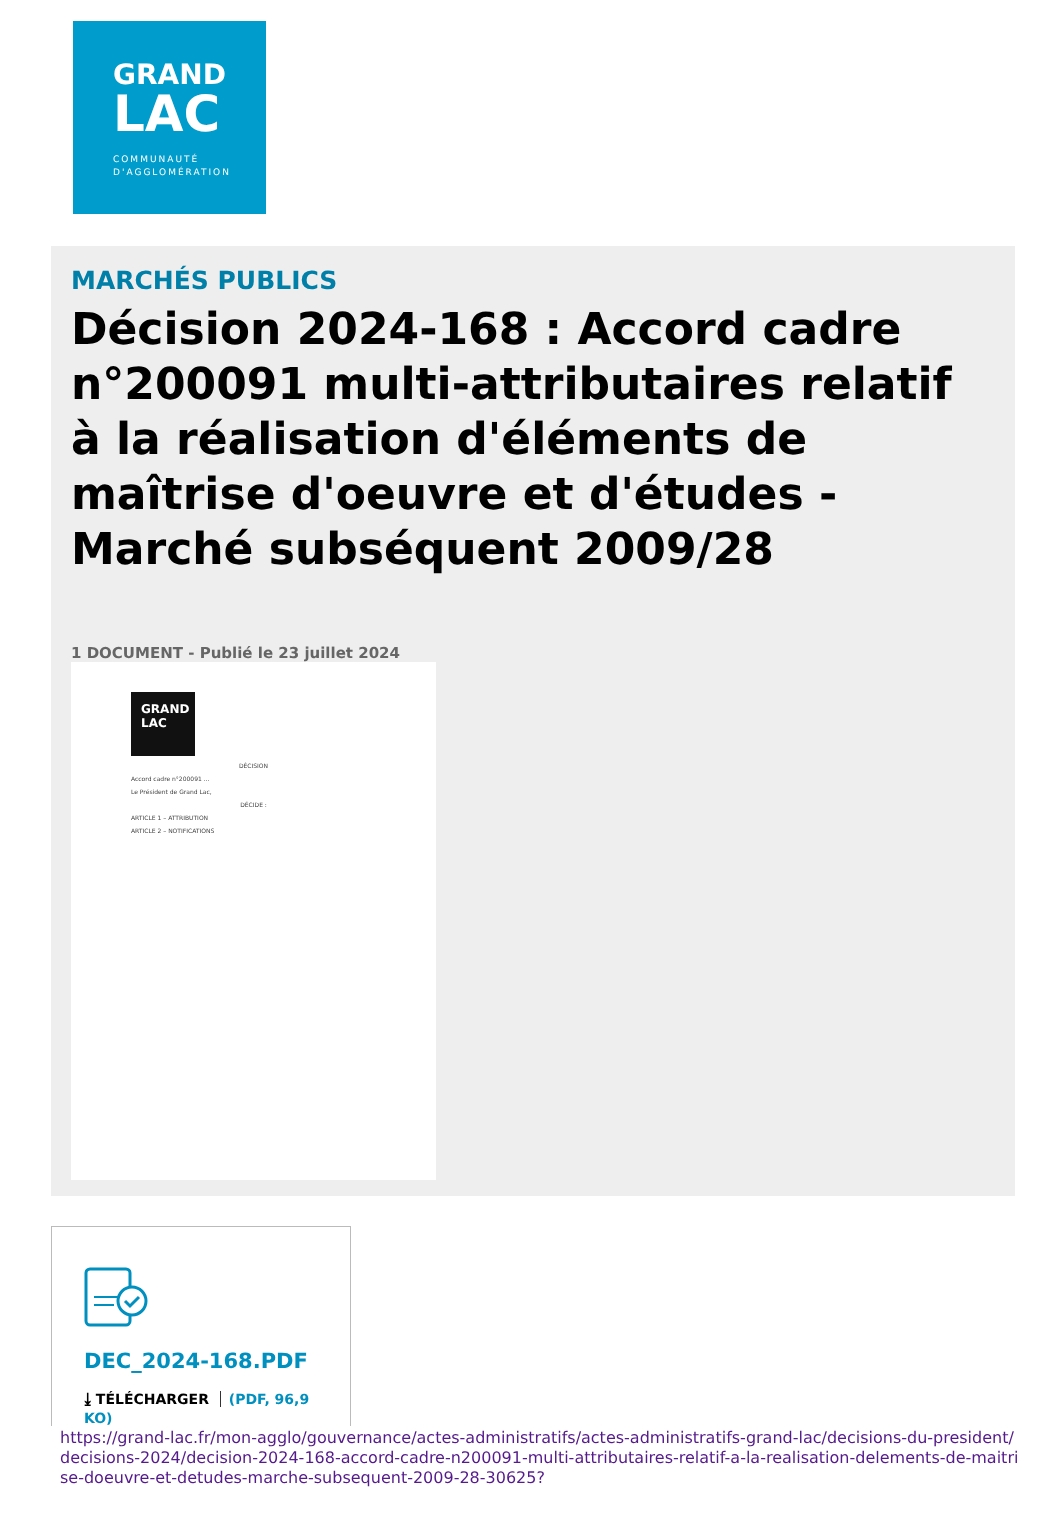GRAND
LAC
COMMUNAUTÉ
D'AGGLOMÉRATION
MARCHÉS PUBLICS
Décision 2024-168 : Accord cadre n°200091 multi-attributaires relatif à la réalisation d'éléments de maîtrise d'oeuvre et d'études - Marché subséquent 2009/28
1 DOCUMENT - Publié le 23 juillet 2024
GRAND LAC
DÉCISION
Accord cadre n°200091 ...
Le Président de Grand Lac,
DÉCIDE :
ARTICLE 1 – ATTRIBUTION
ARTICLE 2 – NOTIFICATIONS
DEC_2024-168.PDF
⤓ TÉLÉCHARGER (PDF, 96,9 KO)
https://grand-lac.fr/mon-agglo/gouvernance/actes-administratifs/actes-administratifs-grand-lac/decisions-du-president/decisions-2024/decision-2024-168-accord-cadre-n200091-multi-attributaires-relatif-a-la-realisation-delements-de-maitrise-doeuvre-et-detudes-marche-subsequent-2009-28-30625?